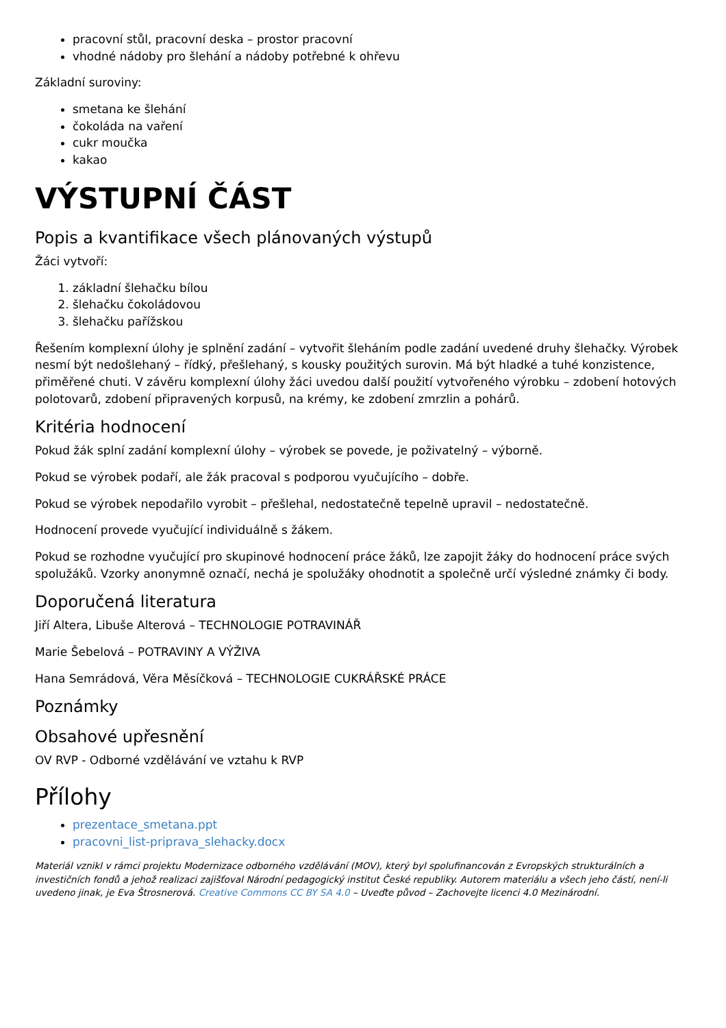pracovní stůl, pracovní deska – prostor pracovní
vhodné nádoby pro šlehání a nádoby potřebné k ohřevu
Základní suroviny:
smetana ke šlehání
čokoláda na vaření
cukr moučka
kakao
VÝSTUPNÍ ČÁST
Popis a kvantifikace všech plánovaných výstupů
Žáci vytvoří:
1. základní šlehačku bílou
2. šlehačku čokoládovou
3. šlehačku pařížskou
Řešením komplexní úlohy je splnění zadání – vytvořit šleháním podle zadání uvedené druhy šlehačky. Výrobek nesmí být nedošlehaný – řídký, přešlehaný, s kousky použitých surovin. Má být hladké a tuhé konzistence, přiměřené chuti. V závěru komplexní úlohy žáci uvedou další použití vytvořeného výrobku – zdobení hotových polotovarů, zdobení připravených korpusů, na krémy, ke zdobení zmrzlin a pohárů.
Kritéria hodnocení
Pokud žák splní zadání komplexní úlohy – výrobek se povede, je poživatelný – výborně.
Pokud se výrobek podaří, ale žák pracoval s podporou vyučujícího – dobře.
Pokud se výrobek nepodařilo vyrobit – přešlehal, nedostatečně tepelně upravil – nedostatečně.
Hodnocení provede vyučující individuálně s žákem.
Pokud se rozhodne vyučující pro skupinové hodnocení práce žáků, lze zapojit žáky do hodnocení práce svých spolužáků. Vzorky anonymně označí, nechá je spolužáky ohodnotit a společně určí výsledné známky či body.
Doporučená literatura
Jiří Altera, Libuše Alterová – TECHNOLOGIE POTRAVINÁŘ
Marie Šebelová – POTRAVINY A VÝŽIVA
Hana Semrádová, Věra Měsíčková – TECHNOLOGIE CUKRÁŘSKÉ PRÁCE
Poznámky
Obsahové upřesnění
OV RVP - Odborné vzdělávání ve vztahu k RVP
Přílohy
prezentace_smetana.ppt
pracovni_list-priprava_slehacky.docx
Materiál vznikl v rámci projektu Modernizace odborného vzdělávání (MOV), který byl spolufinancován z Evropských strukturálních a investičních fondů a jehož realizaci zajišťoval Národní pedagogický institut České republiky. Autorem materiálu a všech jeho částí, není-li uvedeno jinak, je Eva Štrosnerová. Creative Commons CC BY SA 4.0 – Uveďte původ – Zachovejte licenci 4.0 Mezinárodní.